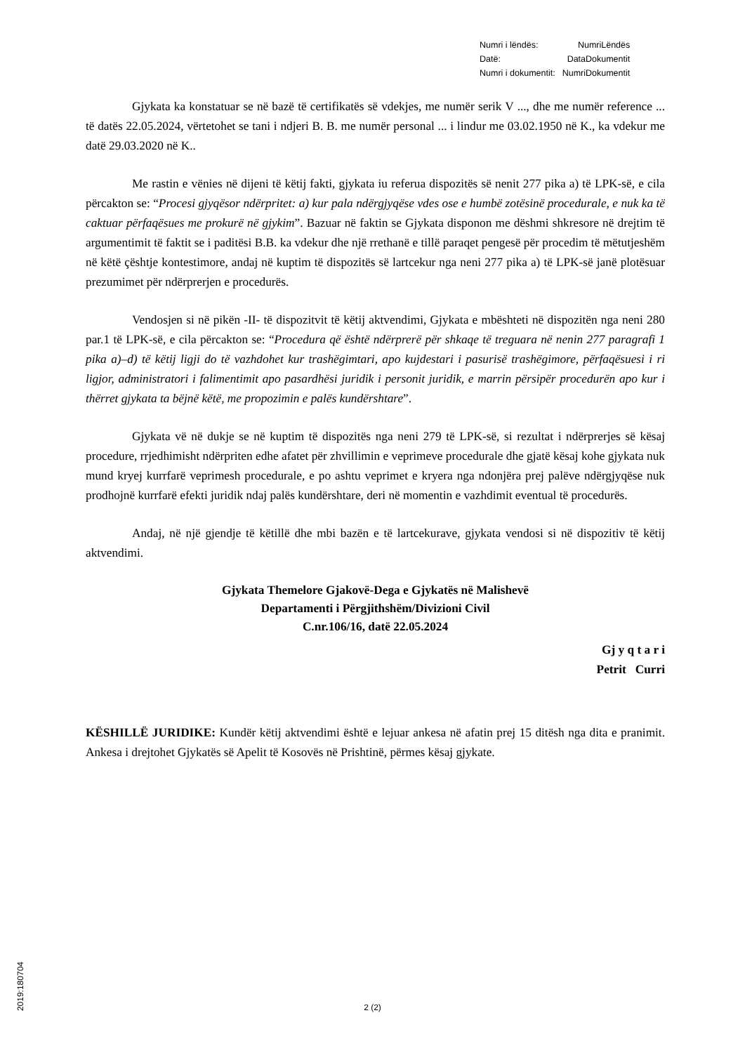| Numri i lëndës: | NumriLëndës |
| Datë: | DataDokumentit |
| Numri i dokumentit: | NumriDokumentit |
Gjykata ka konstatuar se në bazë të certifikatës së vdekjes, me numër serik V ..., dhe me numër reference ... të datës 22.05.2024, vërtetohet se tani i ndjeri B. B. me numër personal ... i lindur me 03.02.1950 në K., ka vdekur me datë 29.03.2020 në K..
Me rastin e vënies në dijeni të këtij fakti, gjykata iu referua dispozitës së nenit 277 pika a) të LPK-së, e cila përcakton se: “Procesi gjyqësor ndërpritet: a) kur pala ndërgjyqëse vdes ose e humbë zotësinë procedurale, e nuk ka të caktuar përfaqësues me prokurë në gjykim”. Bazuar në faktin se Gjykata disponon me dëshmi shkresore në drejtim të argumentimit të faktit se i paditësi B.B. ka vdekur dhe një rrethanë e tillë paraqet pengesë për procedim të mëtutjeshëm në këtë çështje kontestimore, andaj në kuptim të dispozitës së lartcekur nga neni 277 pika a) të LPK-së janë plotësuar prezumimet për ndërprerjen e procedurës.
Vendosjen si në pikën -II- të dispozitvit të këtij aktvendimi, Gjykata e mbështeti në dispozitën nga neni 280 par.1 të LPK-së, e cila përcakton se: “Procedura që është ndërprerë për shkaqe të treguara në nenin 277 paragrafi 1 pika a)–d) të këtij ligji do të vazhdohet kur trashëgimtari, apo kujdestari i pasurisë trashëgimore, përfaqësuesi i ri ligjor, administratori i falimentimit apo pasardhësi juridik i personit juridik, e marrin përsipër procedurën apo kur i thërret gjykata ta bëjnë këtë, me propozimin e palës kundërshtare”.
Gjykata vë në dukje se në kuptim të dispozitës nga neni 279 të LPK-së, si rezultat i ndërprerjes së kësaj procedure, rrjedhimisht ndërpriten edhe afatet për zhvillimin e veprimeve procedurale dhe gjatë kësaj kohe gjykata nuk mund kryej kurrfarë veprimesh procedurale, e po ashtu veprimet e kryera nga ndonjëra prej palëve ndërgjyqëse nuk prodhojnë kurrfarë efekti juridik ndaj palës kundërshtare, deri në momentin e vazhdimit eventual të procedurës.
Andaj, në një gjendje të këtillë dhe mbi bazën e të lartcekurave, gjykata vendosi si në dispozitiv të këtij aktvendimi.
Gjykata Themelore Gjakovë-Dega e Gjykatës në Malishevë
Departamenti i Përgjithshëm/Divizioni Civil
C.nr.106/16, datë 22.05.2024
Gj y q t a r i
Petrit Curri
KËSHILLË JURIDIKE: Kundër këtij aktvendimi është e lejuar ankesa në afatin prej 15 ditësh nga dita e pranimit. Ankesa i drejtohet Gjykatës së Apelit të Kosovës në Prishtinë, përmes kësaj gjykate.
2019:180704
2 (2)